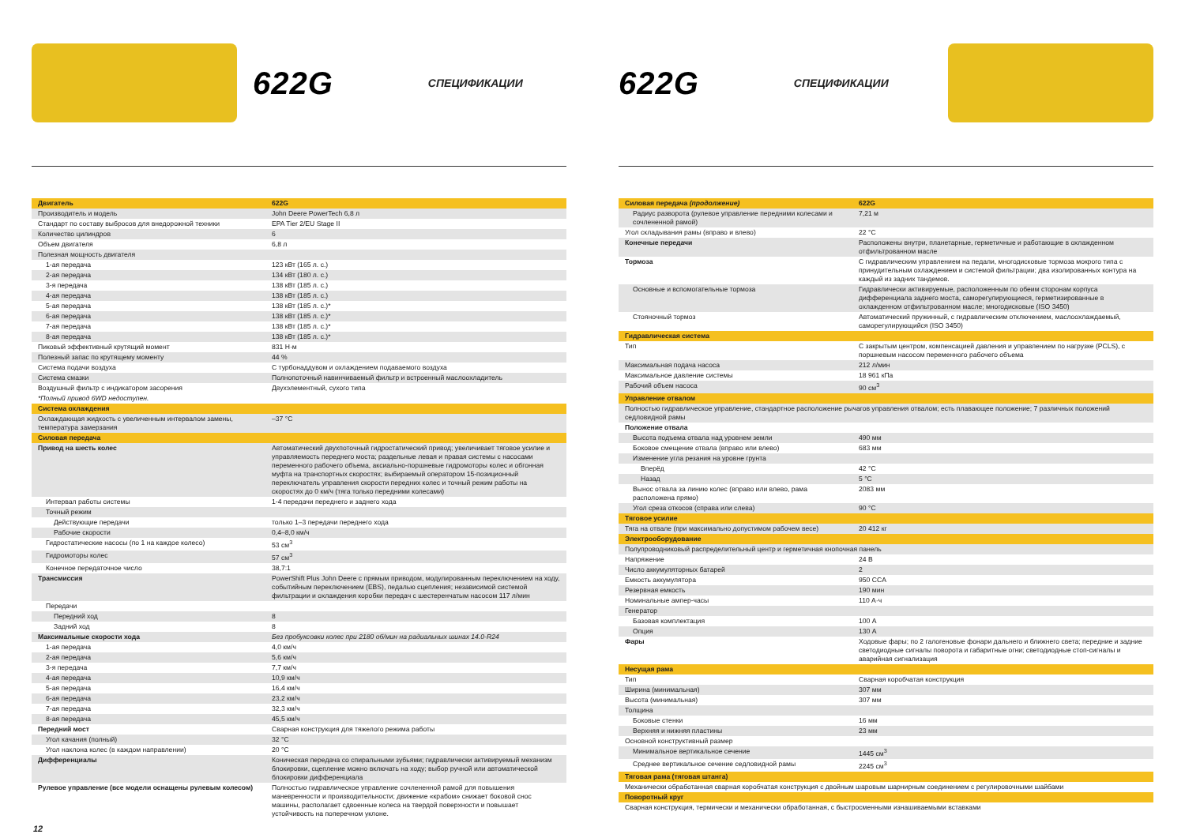622G
СПЕЦИФИКАЦИИ
| Двигатель | 622G |
| Производитель и модель | John Deere PowerTech 6,8 л |
| Стандарт по составу выбросов для внедорожной техники | EPA Tier 2/EU Stage II |
| Количество цилиндров | 6 |
| Объем двигателя | 6,8 л |
| Полезная мощность двигателя | |
| 1-ая передача | 123 кВт (165 л. с.) |
| 2-ая передача | 134 кВт (180 л. с.) |
| 3-я передача | 138 кВт (185 л. с.) |
| 4-ая передача | 138 кВт (185 л. с.) |
| 5-ая передача | 138 кВт (185 л. с.)* |
| 6-ая передача | 138 кВт (185 л. с.)* |
| 7-ая передача | 138 кВт (185 л. с.)* |
| 8-ая передача | 138 кВт (185 л. с.)* |
| Пиковый эффективный крутящий момент | 831 Н·м |
| Полезный запас по крутящему моменту | 44 % |
| Система подачи воздуха | С турбонаддувом и охлаждением подаваемого воздуха |
| Система смазки | Полнопоточный навинчиваемый фильтр и встроенный маслоохладитель |
| Воздушный фильтр с индикатором засорения | Двухэлементный, сухого типа |
| *Полный привод 6WD недоступен. | |
| Система охлаждения | |
| Охлаждающая жидкость с увеличенным интервалом замены, температура замерзания | –37 °C |
| Силовая передача | |
| Привод на шесть колес | Автоматический двухпоточный гидростатический привод; увеличивает тяговое усилие и управляемость переднего моста; раздельные левая и правая системы с насосами переменного рабочего объема, аксиально-поршневые гидромоторы колес и обгонная муфта на транспортных скоростях; выбираемый оператором 15-позиционный переключатель управления скорости передних колес и точный режим работы на скоростях до 0 км/ч (тяга только передними колесами) |
| Интервал работы системы | 1-4 передачи переднего и заднего хода |
| Точный режим | |
| Действующие передачи | только 1–3 передачи переднего хода |
| Рабочие скорости | 0,4–8,0 км/ч |
| Гидростатические насосы (по 1 на каждое колесо) | 53 см<sup>3</sup> |
| Гидромоторы колес | 57 см<sup>3</sup> |
| Конечное передаточное число | 38,7:1 |
| Трансмиссия | PowerShift Plus John Deere с прямым приводом, модулированным переключением на ходу, событийным переключением (EBS), педалью сцепления; независимой системой фильтрации и охлаждения коробки передач с шестеренчатым насосом 117 л/мин |
| Передачи | |
| Передний ход | 8 |
| Задний ход | 8 |
| Максимальные скорости хода | Без пробуксовки колес при 2180 об/мин на радиальных шинах 14.0-R24 |
| 1-ая передача | 4,0 км/ч |
| 2-ая передача | 5,6 км/ч |
| 3-я передача | 7,7 км/ч |
| 4-ая передача | 10,9 км/ч |
| 5-ая передача | 16,4 км/ч |
| 6-ая передача | 23,2 км/ч |
| 7-ая передача | 32,3 км/ч |
| 8-ая передача | 45,5 км/ч |
| Передний мост | Сварная конструкция для тяжелого режима работы |
| Угол качания (полный) | 32 °C |
| Угол наклона колес (в каждом направлении) | 20 °C |
| Дифференциалы | Коническая передача со спиральными зубьями; гидравлически активируемый механизм блокировки, сцепление можно включать на ходу; выбор ручной или автоматической блокировки дифференциала |
| Рулевое управление (все модели оснащены рулевым колесом) | Полностью гидравлическое управление сочлененной рамой для повышения маневренности и производительности; движение «крабом» снижает боковой снос машины, располагает сдвоенные колеса на твердой поверхности и повышает устойчивость на поперечном уклоне. |
12
622G
СПЕЦИФИКАЦИИ
| Силовая передача (продолжение) | 622G |
| Радиус разворота (рулевое управление передними колесами и сочлененной рамой) | 7,21 м |
| Угол складывания рамы (вправо и влево) | 22 °C |
| Конечные передачи | Расположены внутри, планетарные, герметичные и работающие в охлажденном отфильтрованном масле |
| Тормоза | С гидравлическим управлением на педали, многодисковые тормоза мокрого типа с принудительным охлаждением и системой фильтрации; два изолированных контура на каждый из задних тандемов. |
| Основные и вспомогательные тормоза | Гидравлически активируемые, расположенным по обеим сторонам корпуса дифференциала заднего моста, саморегулирующиеся, герметизированные в охлажденном отфильтрованном масле; многодисковые (ISO 3450) |
| Стояночный тормоз | Автоматический пружинный, с гидравлическим отключением, маслоохлаждаемый, саморегулирующийся (ISO 3450) |
| Гидравлическая система | |
| Тип | С закрытым центром, компенсацией давления и управлением по нагрузке (PCLS), с поршневым насосом переменного рабочего объема |
| Максимальная подача насоса | 212 л/мин |
| Максимальное давление системы | 18 961 кПа |
| Рабочий объем насоса | 90 см<sup>3</sup> |
| Управление отвалом | |
| Полностью гидравлическое управление, стандартное расположение рычагов управления отвалом; есть плавающее положение; 7 различных положений седловидной рамы | |
| Положение отвала | |
| Высота подъема отвала над уровнем земли | 490 мм |
| Боковое смещение отвала (вправо или влево) | 683 мм |
| Изменение угла резания на уровне грунта | |
| Вперёд | 42 °C |
| Назад | 5 °C |
| Вынос отвала за линию колес (вправо или влево, рама расположена прямо) | 2083 мм |
| Угол среза откосов (справа или слева) | 90 °C |
| Тяговое усилие | |
| Тяга на отвале (при максимально допустимом рабочем весе) | 20 412 кг |
| Электрооборудование | |
| Полупроводниковый распределительный центр и герметичная кнопочная панель | |
| Напряжение | 24 В |
| Число аккумуляторных батарей | 2 |
| Емкость аккумулятора | 950 CCA |
| Резервная емкость | 190 мин |
| Номинальные ампер-часы | 110 А·ч |
| Генератор | |
| Базовая комплектация | 100 А |
| Опция | 130 А |
| Фары | Ходовые фары; по 2 галогеновые фонари дальнего и ближнего света; передние и задние светодиодные сигналы поворота и габаритные огни; светодиодные стоп-сигналы и аварийная сигнализация |
| Несущая рама | |
| Тип | Сварная коробчатая конструкция |
| Ширина (минимальная) | 307 мм |
| Высота (минимальная) | 307 мм |
| Толщина | |
| Боковые стенки | 16 мм |
| Верхняя и нижняя пластины | 23 мм |
| Основной конструктивный размер | |
| Минимальное вертикальное сечение | 1445 см<sup>3</sup> |
| Среднее вертикальное сечение седловидной рамы | 2245 см<sup>3</sup> |
| Тяговая рама (тяговая штанга) | |
| Механически обработанная сварная коробчатая конструкция с двойным шаровым шарнирным соединением с регулировочными шайбами | |
| Поворотный круг | |
| Сварная конструкция, термически и механически обработанная, с быстросменными изнашиваемыми вставками | |